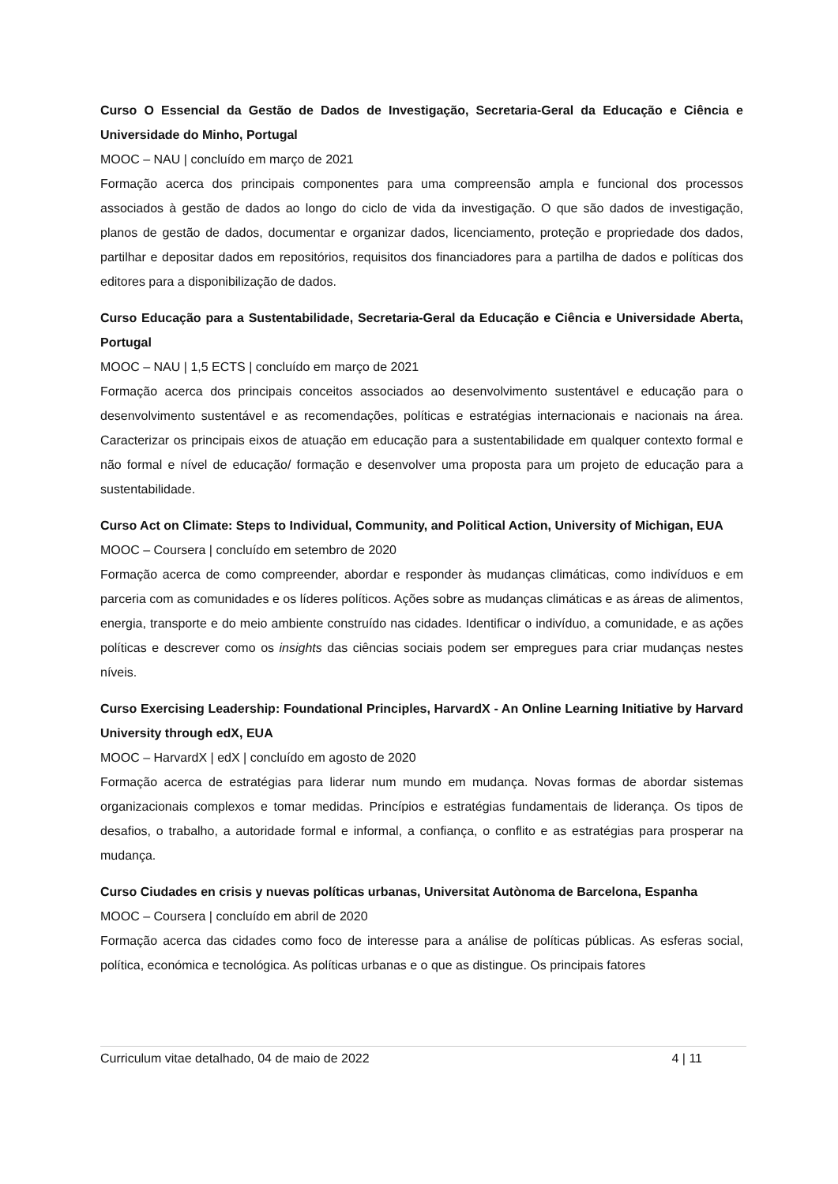Curso O Essencial da Gestão de Dados de Investigação, Secretaria-Geral da Educação e Ciência e Universidade do Minho, Portugal
MOOC – NAU | concluído em março de 2021
Formação acerca dos principais componentes para uma compreensão ampla e funcional dos processos associados à gestão de dados ao longo do ciclo de vida da investigação. O que são dados de investigação, planos de gestão de dados, documentar e organizar dados, licenciamento, proteção e propriedade dos dados, partilhar e depositar dados em repositórios, requisitos dos financiadores para a partilha de dados e políticas dos editores para a disponibilização de dados.
Curso Educação para a Sustentabilidade, Secretaria-Geral da Educação e Ciência e Universidade Aberta, Portugal
MOOC – NAU | 1,5 ECTS | concluído em março de 2021
Formação acerca dos principais conceitos associados ao desenvolvimento sustentável e educação para o desenvolvimento sustentável e as recomendações, políticas e estratégias internacionais e nacionais na área. Caracterizar os principais eixos de atuação em educação para a sustentabilidade em qualquer contexto formal e não formal e nível de educação/ formação e desenvolver uma proposta para um projeto de educação para a sustentabilidade.
Curso Act on Climate: Steps to Individual, Community, and Political Action, University of Michigan, EUA
MOOC – Coursera | concluído em setembro de 2020
Formação acerca de como compreender, abordar e responder às mudanças climáticas, como indivíduos e em parceria com as comunidades e os líderes políticos. Ações sobre as mudanças climáticas e as áreas de alimentos, energia, transporte e do meio ambiente construído nas cidades. Identificar o indivíduo, a comunidade, e as ações políticas e descrever como os insights das ciências sociais podem ser empregues para criar mudanças nestes níveis.
Curso Exercising Leadership: Foundational Principles, HarvardX - An Online Learning Initiative by Harvard University through edX, EUA
MOOC – HarvardX | edX | concluído em agosto de 2020
Formação acerca de estratégias para liderar num mundo em mudança. Novas formas de abordar sistemas organizacionais complexos e tomar medidas. Princípios e estratégias fundamentais de liderança. Os tipos de desafios, o trabalho, a autoridade formal e informal, a confiança, o conflito e as estratégias para prosperar na mudança.
Curso Ciudades en crisis y nuevas políticas urbanas, Universitat Autònoma de Barcelona, Espanha
MOOC – Coursera | concluído em abril de 2020
Formação acerca das cidades como foco de interesse para a análise de políticas públicas. As esferas social, política, económica e tecnológica. As políticas urbanas e o que as distingue. Os principais fatores
Curriculum vitae detalhado, 04 de maio de 2022 4 | 11